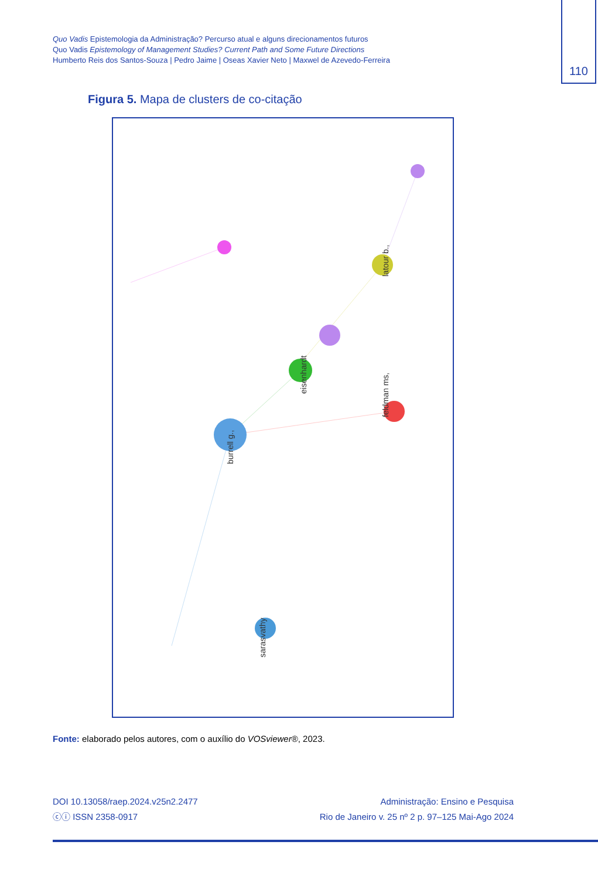Quo Vadis Epistemologia da Administração? Percurso atual e alguns direcionamentos futuros
Quo Vadis Epistemology of Management Studies? Current Path and Some Future Directions
Humberto Reis dos Santos-Souza | Pedro Jaime | Oseas Xavier Neto | Maxwel de Azevedo-Ferreira
110
Figura 5. Mapa de clusters de co-citação
burrell g.,
eisenhardt
feldman ms,
latour b.,
sarasvathy
Fonte: elaborado pelos autores, com o auxílio do VOSviewer®, 2023.
DOI 10.13058/raep.2024.v25n2.2477
ⓒⓘ ISSN 2358-0917
Administração: Ensino e Pesquisa
Rio de Janeiro v. 25 nº 2 p. 97–125 Mai-Ago 2024